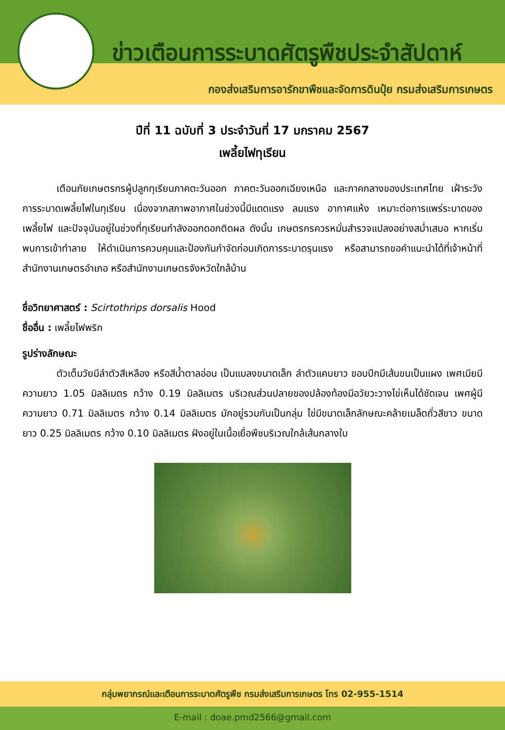ข่าวเตือนการระบาดศัตรูพืชประจำสัปดาห์
กองส่งเสริมการอารักขาพืชและจัดการดินปุ๋ย กรมส่งเสริมการเกษตร
ปีที่ 11 ฉบับที่ 3 ประจำวันที่ 17 มกราคม 2567
เพลี้ยไฟทุเรียน
เตือนภัยเกษตรกรผู้ปลูกทุเรียนภาคตะวันออก ภาคตะวันออกเฉียงเหนือ และภาคกลางของประเทศไทย เฝ้าระวังการระบาดเพลี้ยไฟในทุเรียน เนื่องจากสภาพอากาศในช่วงนี้มีแดดแรง ลมแรง อากาศแห้ง เหมาะต่อการแพร่ระบาดของเพลี้ยไฟ และปัจจุบันอยู่ในช่วงที่ทุเรียนกำลังออกดอกติดผล ดังนั้น เกษตรกรควรหมั่นสำรวจแปลงอย่างสม่ำเสมอ หากเริ่มพบการเข้าทำลาย ให้ดำเนินการควบคุมและป้องกันกำจัดก่อนเกิดการระบาดรุนแรง หรือสามารถขอคำแนะนำได้ที่เจ้าหน้าที่สำนักงานเกษตรอำเภอ หรือสำนักงานเกษตรจังหวัดใกล้บ้าน
ชื่อวิทยาศาสตร์ : Scirtothrips dorsalis Hood
ชื่ออื่น : เพลี้ยไฟพริก
รูปร่างลักษณะ
ตัวเต็มวัยมีลำตัวสีเหลือง หรือสีน้ำตาลอ่อน เป็นแมลงขนาดเล็ก ลำตัวแคบยาว ขอบปีกมีเส้นขนเป็นแผง เพศเมียมีความยาว 1.05 มิลลิเมตร กว้าง 0.19 มิลลิเมตร บริเวณส่วนปลายของปล้องท้องมีอวัยวะวางไข่เห็นได้ชัดเจน เพศผู้มีความยาว 0.71 มิลลิเมตร กว้าง 0.14 มิลลิเมตร มักอยู่รวมกันเป็นกลุ่ม ไข่มีขนาดเล็กลักษณะคล้ายเมล็ดถั่วสีขาว ขนาดยาว 0.25 มิลลิเมตร กว้าง 0.10 มิลลิเมตร ฝังอยู่ในเนื้อเยื่อพืชบริเวณใกล้เส้นกลางใบ
กลุ่มพยากรณ์และเตือนการระบาดศัตรูพืช กรมส่งเสริมการเกษตร โทร 02-955-1514
E-mail : doae.pmd2566@gmail.com